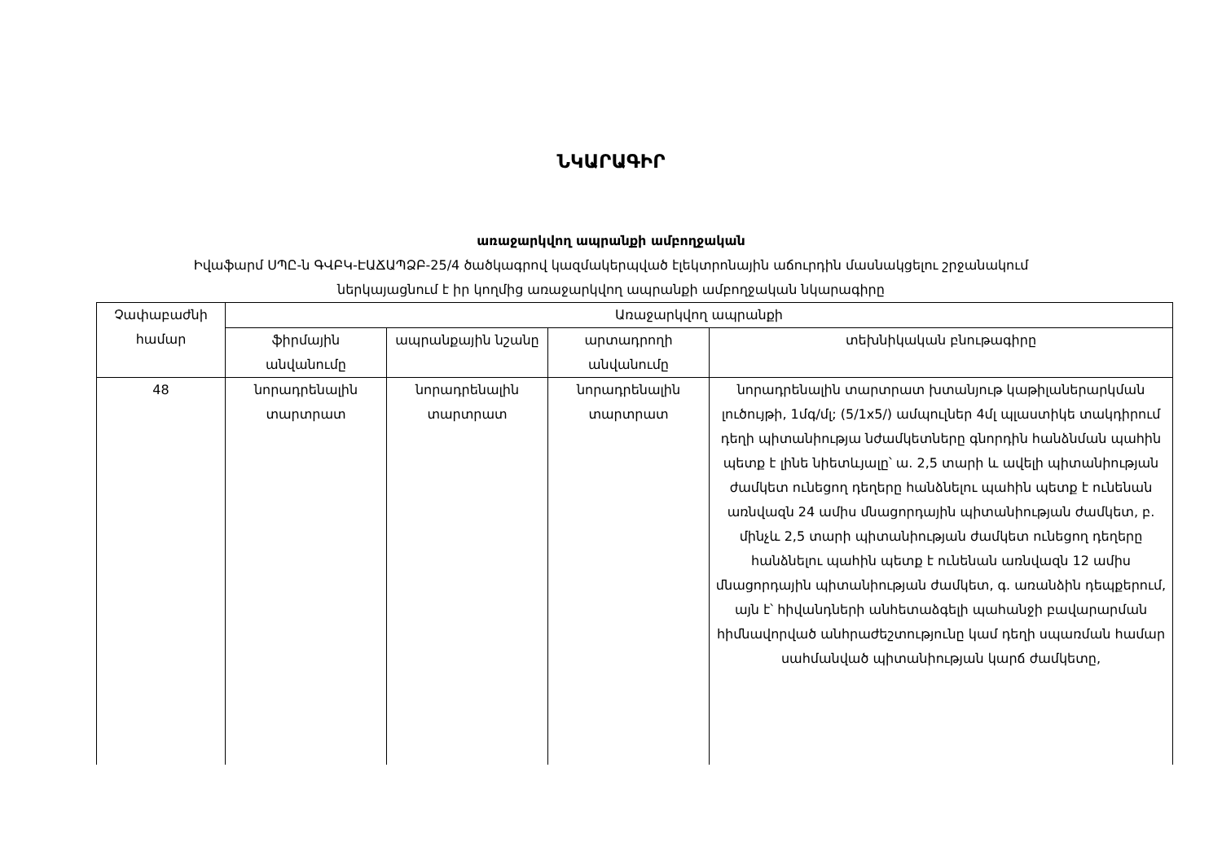ՆԿԱՐԱԳԻՐ
առաջարկվող ապրանքի ամբողջական
Իվաֆարմ ՍՊԸ-ն ԳՎԲԿ-ԷԱՃԱՊՁԲ-25/4 ծածկագրով կազմակերպված էլեկտրոնային աճուրդին մասնակցելու շրջանակում
ներկայացնում է իր կողմից առաջարկվող ապրանքի ամբողջական նկարագիրը
| Չափաբաժնի համար | Առաջարկվող ապրանքի | | | |
| --- | --- | --- | --- | --- |
| | ֆիրմային անվանումը | ապրանքային նշանը | արտադրողի անվանումը | տեխնիկական բնութագիրը |
| 48 | նորադրենալին տարտրատ | նորադրենալին տարտրատ | նորադրենալին տարտրատ | նորադրենալին տարտրատ խտանյութ կաթիլաներարկման լուծույթի, 1մգ/մլ; (5/1x5/) ամպուլներ 4մլ պլաստիկե տակդիրում դեղի պիտանիությա նժամկետները գնորդին հանձնման պահին պետք է լինե նիետևյալը՝ ա. 2,5 տարի և ավելի պիտանիության ժամկետ ունեցող դեղերը հանձնելու պահին պետք է ունենան առնվազն 24 ամիս մնացորդային պիտանիության ժամկետ, բ. մինչև 2,5 տարի պիտանիության ժամկետ ունեցող դեղերը հանձնելու պահին պետք է ունենան առնվազն 12 ամիս մնացորդային պիտանիության ժամկետ, գ. առանձին դեպքերում, այն է՝ հիվանդների անհետաձգելի պահանջի բավարարման հիմնավորված անհրաժեշտությունը կամ դեղի սպառման համար սահմանված պիտանիության կարճ ժամկետը, |